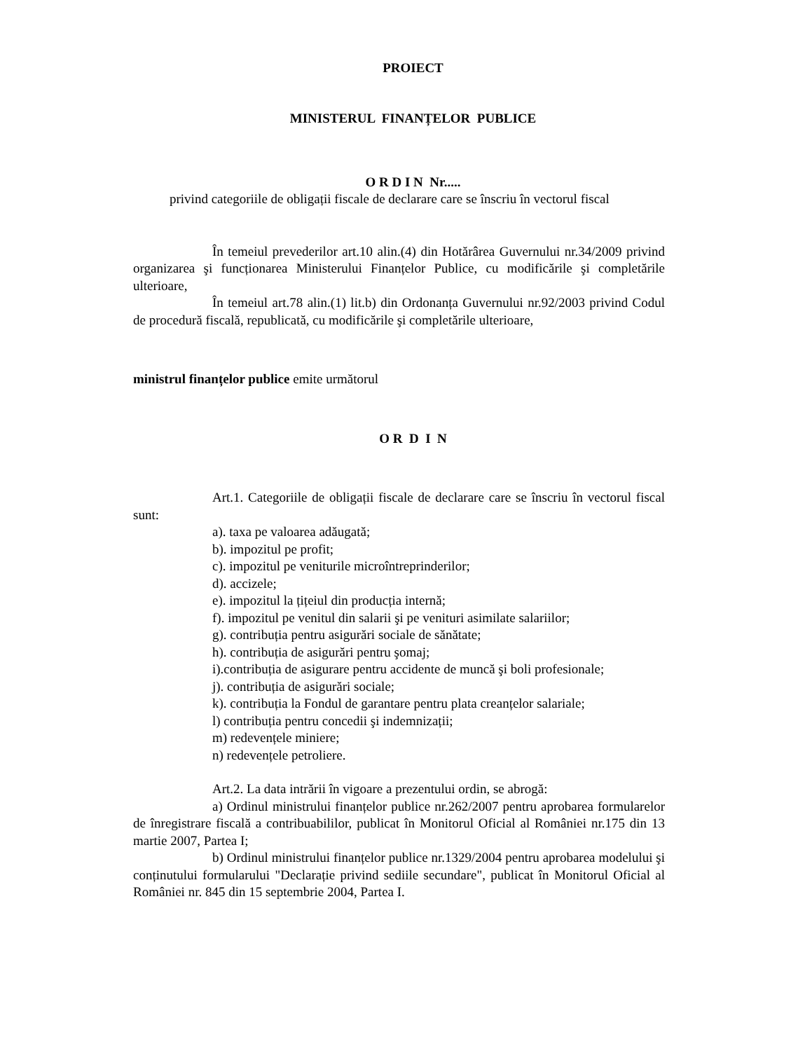PROIECT
MINISTERUL FINANȚELOR PUBLICE
O R D I N Nr.....
privind categoriile de obligații fiscale de declarare care se înscriu în vectorul fiscal
În temeiul prevederilor art.10 alin.(4) din Hotărârea Guvernului nr.34/2009 privind organizarea şi funcționarea Ministerului Finanțelor Publice, cu modificările şi completările ulterioare,
În temeiul art.78 alin.(1) lit.b) din Ordonanța Guvernului nr.92/2003 privind Codul de procedură fiscală, republicată, cu modificările şi completările ulterioare,
ministrul finanțelor publice emite următorul
O R D I N
Art.1. Categoriile de obligații fiscale de declarare care se înscriu în vectorul fiscal sunt:
a). taxa pe valoarea adăugată;
b). impozitul pe profit;
c). impozitul pe veniturile microîntreprinderilor;
d). accizele;
e). impozitul la țițeiul din producția internă;
f). impozitul pe venitul din salarii şi pe venituri asimilate salariilor;
g). contribuția pentru asigurări sociale de sănătate;
h). contribuția de asigurări pentru şomaj;
i).contribuția de asigurare pentru accidente de muncă şi boli profesionale;
j). contribuția de asigurări sociale;
k). contribuția la Fondul de garantare pentru plata creanțelor salariale;
l) contribuția pentru concedii şi indemnizații;
m) redevențele miniere;
n) redevențele petroliere.
Art.2. La data intrării în vigoare a prezentului ordin, se abrogă:
a) Ordinul ministrului finanțelor publice nr.262/2007 pentru aprobarea formularelor de înregistrare fiscală a contribuabililor, publicat în Monitorul Oficial al României nr.175 din 13 martie 2007, Partea I;
b) Ordinul ministrului finanțelor publice nr.1329/2004 pentru aprobarea modelului şi conținutului formularului "Declarație privind sediile secundare", publicat în Monitorul Oficial al României nr. 845 din 15 septembrie 2004, Partea I.